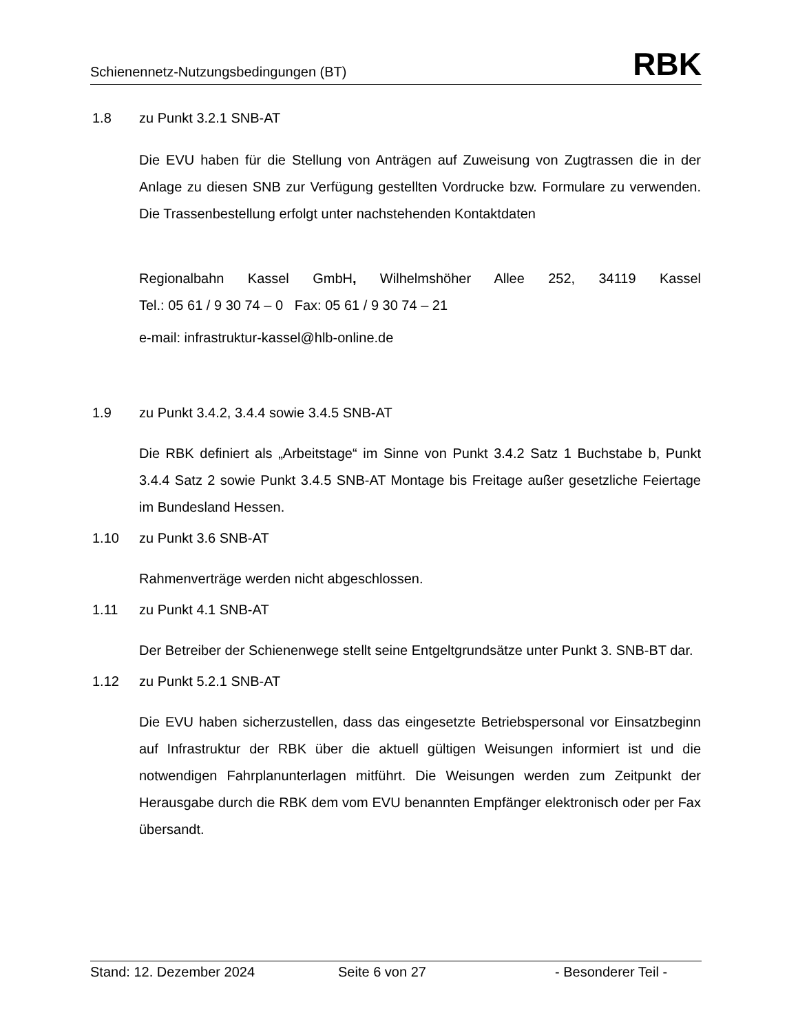Schienennetz-Nutzungsbedingungen (BT) RBK
1.8 zu Punkt 3.2.1 SNB-AT
Die EVU haben für die Stellung von Anträgen auf Zuweisung von Zugtrassen die in der Anlage zu diesen SNB zur Verfügung gestellten Vordrucke bzw. Formulare zu verwenden. Die Trassenbestellung erfolgt unter nachstehenden Kontaktdaten
Regionalbahn Kassel GmbH, Wilhelmshöher Allee 252, 34119 Kassel
Tel.: 05 61 / 9 30 74 – 0 Fax: 05 61 / 9 30 74 – 21
e-mail: infrastruktur-kassel@hlb-online.de
1.9 zu Punkt 3.4.2, 3.4.4 sowie 3.4.5 SNB-AT
Die RBK definiert als „Arbeitstage“ im Sinne von Punkt 3.4.2 Satz 1 Buchstabe b, Punkt 3.4.4 Satz 2 sowie Punkt 3.4.5 SNB-AT Montage bis Freitage außer gesetzliche Feiertage im Bundesland Hessen.
1.10 zu Punkt 3.6 SNB-AT
Rahmenverträge werden nicht abgeschlossen.
1.11 zu Punkt 4.1 SNB-AT
Der Betreiber der Schienenwege stellt seine Entgeltgrundsätze unter Punkt 3. SNB-BT dar.
1.12 zu Punkt 5.2.1 SNB-AT
Die EVU haben sicherzustellen, dass das eingesetzte Betriebspersonal vor Einsatzbeginn auf Infrastruktur der RBK über die aktuell gültigen Weisungen informiert ist und die notwendigen Fahrplanunterlagen mitführt. Die Weisungen werden zum Zeitpunkt der Herausgabe durch die RBK dem vom EVU benannten Empfänger elektronisch oder per Fax übersandt.
Stand: 12. Dezember 2024 Seite 6 von 27 - Besonderer Teil -